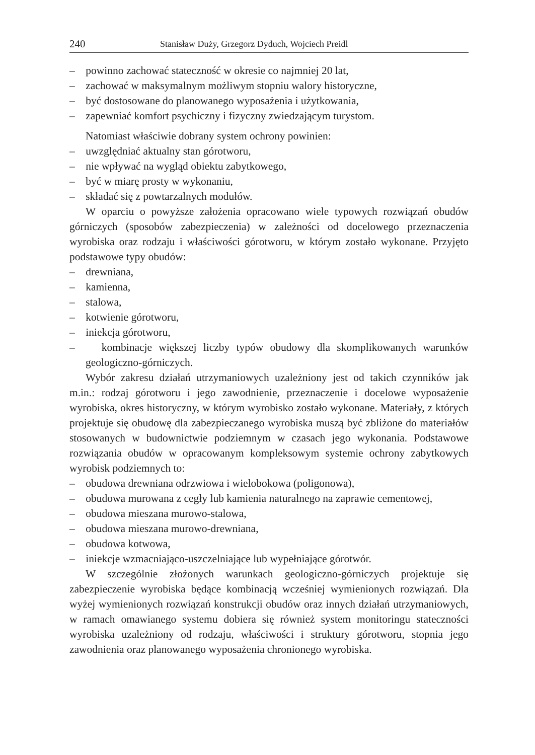240 Stanisław Duży, Grzegorz Dyduch, Wojciech Preidl
– powinno zachować stateczność w okresie co najmniej 20 lat,
– zachować w maksymalnym możliwym stopniu walory historyczne,
– być dostosowane do planowanego wyposażenia i użytkowania,
– zapewniać komfort psychiczny i fizyczny zwiedzającym turystom.
Natomiast właściwie dobrany system ochrony powinien:
– uwzględniać aktualny stan górotworu,
– nie wpływać na wygląd obiektu zabytkowego,
– być w miarę prosty w wykonaniu,
– składać się z powtarzalnych modułów.
W oparciu o powyższe założenia opracowano wiele typowych rozwiązań obudów górniczych (sposobów zabezpieczenia) w zależności od docelowego przeznaczenia wyrobiska oraz rodzaju i właściwości górotworu, w którym zostało wykonane. Przyjęto podstawowe typy obudów:
– drewniana,
– kamienna,
– stalowa,
– kotwienie górotworu,
– iniekcja górotworu,
– kombinacje większej liczby typów obudowy dla skomplikowanych warunków geologiczno-górniczych.
Wybór zakresu działań utrzymaniowych uzależniony jest od takich czynników jak m.in.: rodzaj górotworu i jego zawodnienie, przeznaczenie i docelowe wyposażenie wyrobiska, okres historyczny, w którym wyrobisko zostało wykonane. Materiały, z których projektuje się obudowę dla zabezpieczanego wyrobiska muszą być zbliżone do materiałów stosowanych w budownictwie podziemnym w czasach jego wykonania. Podstawowe rozwiązania obudów w opracowanym kompleksowym systemie ochrony zabytkowych wyrobisk podziemnych to:
– obudowa drewniana odrzwiowa i wielobokowa (poligonowa),
– obudowa murowana z cegły lub kamienia naturalnego na zaprawie cementowej,
– obudowa mieszana murowo-stalowa,
– obudowa mieszana murowo-drewniana,
– obudowa kotwowa,
– iniekcje wzmacniająco-uszczelniające lub wypełniające górotwór.
W szczególnie złożonych warunkach geologiczno-górniczych projektuje się zabezpieczenie wyrobiska będące kombinacją wcześniej wymienionych rozwiązań. Dla wyżej wymienionych rozwiązań konstrukcji obudów oraz innych działań utrzymaniowych, w ramach omawianego systemu dobiera się również system monitoringu stateczności wyrobiska uzależniony od rodzaju, właściwości i struktury górotworu, stopnia jego zawodnienia oraz planowanego wyposażenia chronionego wyrobiska.